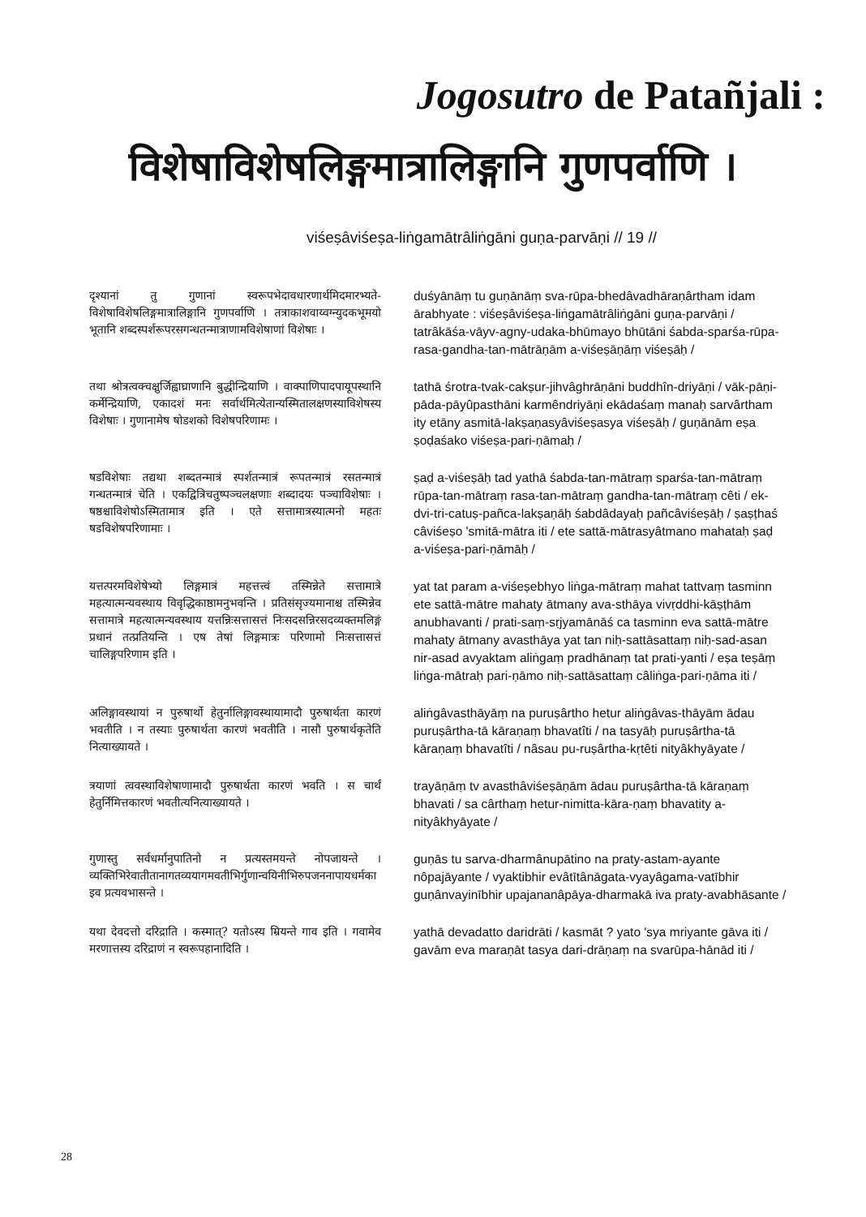Jogosutro de Patañjali :
विशेषाविशेषलिङ्गमात्रालिङ्गानि गुणपर्वाणि ।
viśeṣâviśeṣa-liṅgamātrâliṅgāni guṇa-parvāṇi // 19 //
दृश्यानां तु गुणानां स्वरूपभेदावधारणार्थमिदमारभ्यते-विशेषाविशेषलिङ्गमात्रालिङ्गानि गुणपर्वाणि । तत्राकाशवाय्वग्न्युदकभूमयो भूतानि शब्दस्पर्शरूपरसगन्धतन्मात्राणामविशेषाणां विशेषाः ।
duśyānāṃ tu guṇānāṃ sva-rūpa-bhedâvadhāraṇârtham idam ārabhyate : viśeṣâviśeṣa-liṅgamātrâliṅgāni guṇa-parvāṇi / tatrâkāśa-vāyv-agny-udaka-bhūmayo bhūtāni śabda-sparśa-rūpa-rasa-gandha-tan-mātrāṇām a-viśeṣāṇāṃ viśeṣāḥ /
तथा श्रोत्रत्वक्चक्षुर्जिह्वाघ्राणानि बुद्धीन्द्रियाणि । वाक्पाणिपादपायूपस्थानि कर्मेन्द्रियाणि, एकादशं मनः सर्वार्थमित्येतान्यस्मितालक्षणस्याविशेषस्य विशेषाः । गुणानामेष षोडशको विशेषपरिणामः ।
tathā śrotra-tvak-cakṣur-jihvâghrāṇāni buddhîn-driyāṇi / vāk-pāṇi-pāda-pāyûpasthāni karmêndriyāṇi ekādaśaṃ manaḥ sarvârtham ity etāny asmitā-lakṣaṇasyâviśeṣasya viśeṣāḥ / guṇānām eṣa ṣoḍaśako viśeṣa-pari-ṇāmaḥ /
षडविशेषाः तद्यथा शब्दतन्मात्रं स्पर्शतन्मात्रं रूपतन्मात्रं रसतन्मात्रं गन्धतन्मात्रं चेति । एकद्वित्रिचतुष्पञ्चलक्षणाः शब्दादयः पञ्चाविशेषाः । षष्ठश्चाविशेषोऽस्मितामात्र इति । एते सत्तामात्रस्यात्मनो महतः षडविशेषपरिणामाः ।
ṣaḍ a-viśeṣāḥ tad yathā śabda-tan-mātraṃ sparśa-tan-mātraṃ rūpa-tan-mātraṃ rasa-tan-mātraṃ gandha-tan-mātraṃ cêti / ek-dvi-tri-catuṣ-pañca-lakṣaṇāḥ śabdâdayaḥ pañcâviśeṣāḥ / ṣaṣṭhaś câviśeṣo 'smitā-mātra iti / ete sattā-mātrasyâtmano mahataḥ ṣaḍ a-viśeṣa-pari-ṇāmāḥ /
यत्तत्परमविशेषेभ्यो लिङ्गमात्रं महत्तत्त्वं तस्मिन्नेते सत्तामात्रे महत्यात्मन्यवस्थाय विवृद्धिकाष्ठामनुभवन्ति । प्रतिसंसृज्यमानाश्च तस्मिन्नेव सत्तामात्रे महत्यात्मन्यवस्थाय यत्तन्निःसत्तासत्तं निःसदसन्निरसदव्यक्तमलिङ्गं प्रधानं तत्प्रतियन्ति । एष तेषां लिङ्गमात्रः परिणामो निःसत्तासत्तं चालिङ्गपरिणाम इति ।
yat tat param a-viśeṣebhyo liṅga-mātraṃ mahat tattvaṃ tasminn ete sattā-mātre mahaty ātmany ava-sthāya vivṛddhi-kāṣṭhām anubhavanti / prati-saṃ-sṛjyamānāś ca tasminn eva sattā-mātre mahaty ātmany avasthāya yat tan niḥ-sattāsattaṃ niḥ-sad-asan nir-asad avyaktam aliṅgaṃ pradhānaṃ tat prati-yanti / eṣa teṣāṃ liṅga-mātraḥ pari-ṇāmo niḥ-sattāsattaṃ câliṅga-pari-ṇāma iti /
अलिङ्गावस्थायां न पुरुषार्थो हेतुर्नालिङ्गावस्थायामादौ पुरुषार्थता कारणं भवतीति । न तस्याः पुरुषार्थता कारणं भवतीति । नासौ पुरुषार्थकृतेति नित्याख्यायते ।
aliṅgâvasthāyāṃ na puruṣârtho hetur aliṅgâvas-thāyām ādau puruṣârtha-tā kāraṇaṃ bhavatîti / na tasyāḥ puruṣârtha-tā kāraṇaṃ bhavatîti / nâsau pu-ruṣârtha-kṛtêti nityâkhyāyate /
त्रयाणां त्ववस्थाविशेषाणामादौ पुरुषार्थता कारणं भवति । स चार्थं हेतुर्निमित्तकारणं भवतीत्यनित्याख्यायते ।
trayāṇāṃ tv avasthâviśeṣāṇām ādau puruṣârtha-tā kāraṇaṃ bhavati / sa cârthaṃ hetur-nimitta-kāra-ṇaṃ bhavatity a-nityâkhyāyate /
गुणास्तु सर्वधर्मानुपातिनो न प्रत्यस्तमयन्ते नोपजायन्ते । व्यक्तिभिरेवातीतानागतव्ययागमवतीभिर्गुणान्वयिनीभिरुपजननापायधर्मका इव प्रत्यवभासन्ते ।
guṇās tu sarva-dharmânupātino na praty-astam-ayante nôpajāyante / vyaktibhir evâtītânāgata-vyayâgama-vatībhir guṇânvayinībhir upajananâpāya-dharmakā iva praty-avabhāsante /
यथा देवदत्तो दरिद्राति । कस्मात्? यतोऽस्य म्रियन्ते गाव इति । गवामेव मरणात्तस्य दरिद्राणं न स्वरूपहानादिति ।
yathā devadatto daridrāti / kasmāt ? yato 'sya mriyante gāva iti / gavām eva maraṇāt tasya dari-drāṇaṃ na svarūpa-hānād iti /
28